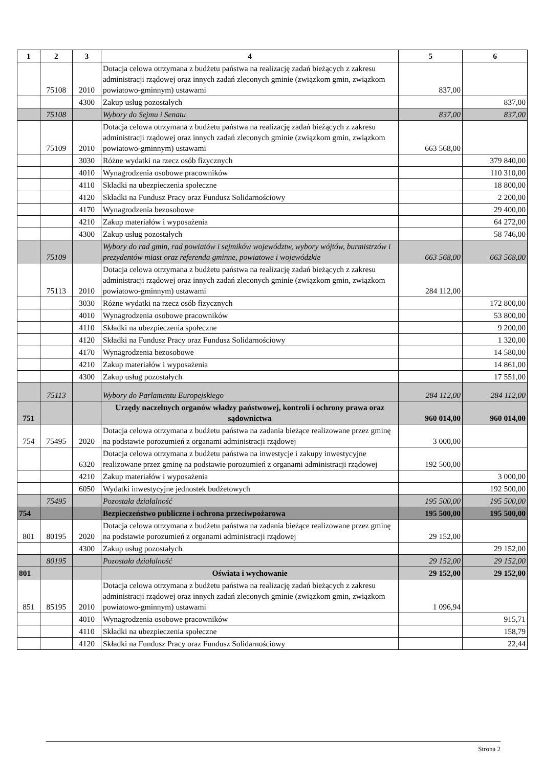| 1 | 2 | 3 | 4 | 5 | 6 |
| --- | --- | --- | --- | --- | --- |
| | 75108 | 2010 | Dotacja celowa otrzymana z budżetu państwa na realizację zadań bieżących z zakresu administracji rządowej oraz innych zadań zleconych gminie (związkom gmin, związkom powiatowo-gminnym) ustawami | 837,00 | |
| | | 4300 | Zakup usług pozostałych | | 837,00 |
| | 75108 | | Wybory do Sejmu i Senatu | 837,00 | 837,00 |
| | 75109 | 2010 | Dotacja celowa otrzymana z budżetu państwa na realizację zadań bieżących z zakresu administracji rządowej oraz innych zadań zleconych gminie (związkom gmin, związkom powiatowo-gminnym) ustawami | 663 568,00 | |
| | | 3030 | Różne wydatki na rzecz osób fizycznych | | 379 840,00 |
| | | 4010 | Wynagrodzenia osobowe pracowników | | 110 310,00 |
| | | 4110 | Skladki na ubezpieczenia społeczne | | 18 800,00 |
| | | 4120 | Składki na Fundusz Pracy oraz Fundusz Solidarnościowy | | 2 200,00 |
| | | 4170 | Wynagrodzenia bezosobowe | | 29 400,00 |
| | | 4210 | Zakup materiałów i wyposażenia | | 64 272,00 |
| | | 4300 | Zakup usług pozostałych | | 58 746,00 |
| | 75109 | | Wybory do rad gmin, rad powiatów i sejmików województw, wybory wójtów, burmistrzów i prezydentów miast oraz referenda gminne, powiatowe i wojewódzkie | 663 568,00 | 663 568,00 |
| | 75113 | 2010 | Dotacja celowa otrzymana z budżetu państwa na realizację zadań bieżących z zakresu administracji rządowej oraz innych zadań zleconych gminie (związkom gmin, związkom powiatowo-gminnym) ustawami | 284 112,00 | |
| | | 3030 | Różne wydatki na rzecz osób fizycznych | | 172 800,00 |
| | | 4010 | Wynagrodzenia osobowe pracowników | | 53 800,00 |
| | | 4110 | Składki na ubezpieczenia społeczne | | 9 200,00 |
| | | 4120 | Składki na Fundusz Pracy oraz Fundusz Solidarnościowy | | 1 320,00 |
| | | 4170 | Wynagrodzenia bezosobowe | | 14 580,00 |
| | | 4210 | Zakup materiałów i wyposażenia | | 14 861,00 |
| | | 4300 | Zakup usług pozostałych | | 17 551,00 |
| | 75113 | | Wybory do Parlamentu Europejskiego | 284 112,00 | 284 112,00 |
| 751 | | | Urzędy naczelnych organów władzy państwowej, kontroli i ochrony prawa oraz sądownictwa | 960 014,00 | 960 014,00 |
| 754 | 75495 | 2020 | Dotacja celowa otrzymana z budżetu państwa na zadania bieżące realizowane przez gminę na podstawie porozumień z organami administracji rządowej | 3 000,00 | |
| | | 6320 | Dotacja celowa otrzymana z budżetu państwa na inwestycje i zakupy inwestycyjne realizowane przez gminę na podstawie porozumień z organami administracji rządowej | 192 500,00 | |
| | | 4210 | Zakup materiałów i wyposażenia | | 3 000,00 |
| | | 6050 | Wydatki inwestycyjne jednostek budżetowych | | 192 500,00 |
| | 75495 | | Pozostała działalność | 195 500,00 | 195 500,00 |
| 754 | | | Bezpieczeństwo publiczne i ochrona przeciwpożarowa | 195 500,00 | 195 500,00 |
| 801 | 80195 | 2020 | Dotacja celowa otrzymana z budżetu państwa na zadania bieżące realizowane przez gminę na podstawie porozumień z organami administracji rządowej | 29 152,00 | |
| | | 4300 | Zakup usług pozostałych | | 29 152,00 |
| | 80195 | | Pozostała działalność | 29 152,00 | 29 152,00 |
| 801 | | | Oświata i wychowanie | 29 152,00 | 29 152,00 |
| 851 | 85195 | 2010 | Dotacja celowa otrzymana z budżetu państwa na realizację zadań bieżących z zakresu administracji rządowej oraz innych zadań zleconych gminie (związkom gmin, związkom powiatowo-gminnym) ustawami | 1 096,94 | |
| | | 4010 | Wynagrodzenia osobowe pracowników | | 915,71 |
| | | 4110 | Składki na ubezpieczenia społeczne | | 158,79 |
| | | 4120 | Składki na Fundusz Pracy oraz Fundusz Solidarnościowy | | 22,44 |
Strona 2